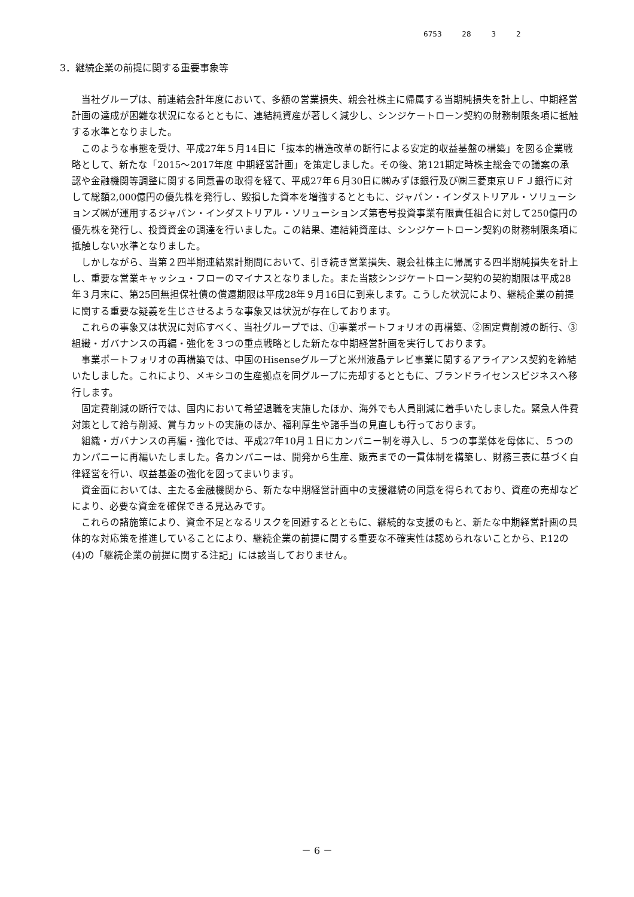6753 28 3 2
3．継続企業の前提に関する重要事象等
当社グループは、前連結会計年度において、多額の営業損失、親会社株主に帰属する当期純損失を計上し、中期経営計画の達成が困難な状況になるとともに、連結純資産が著しく減少し、シンジケートローン契約の財務制限条項に抵触する水準となりました。
このような事態を受け、平成27年５月14日に「抜本的構造改革の断行による安定的収益基盤の構築」を図る企業戦略として、新たな「2015～2017年度 中期経営計画」を策定しました。その後、第121期定時株主総会での議案の承認や金融機関等調整に関する同意書の取得を経て、平成27年６月30日に㈱みずほ銀行及び㈱三菱東京ＵＦＪ銀行に対して総額2,000億円の優先株を発行し、毀損した資本を増強するとともに、ジャパン・インダストリアル・ソリューションズ㈱が運用するジャパン・インダストリアル・ソリューションズ第壱号投資事業有限責任組合に対して250億円の優先株を発行し、投資資金の調達を行いました。この結果、連結純資産は、シンジケートローン契約の財務制限条項に抵触しない水準となりました。
しかしながら、当第２四半期連結累計期間において、引き続き営業損失、親会社株主に帰属する四半期純損失を計上し、重要な営業キャッシュ・フローのマイナスとなりました。また当該シンジケートローン契約の契約期限は平成28年３月末に、第25回無担保社債の償還期限は平成28年９月16日に到来します。こうした状況により、継続企業の前提に関する重要な疑義を生じさせるような事象又は状況が存在しております。
これらの事象又は状況に対応すべく、当社グループでは、①事業ポートフォリオの再構築、②固定費削減の断行、③組織・ガバナンスの再編・強化を３つの重点戦略とした新たな中期経営計画を実行しております。
事業ポートフォリオの再構築では、中国のHisenseグループと米州液晶テレビ事業に関するアライアンス契約を締結いたしました。これにより、メキシコの生産拠点を同グループに売却するとともに、ブランドライセンスビジネスへ移行します。
固定費削減の断行では、国内において希望退職を実施したほか、海外でも人員削減に着手いたしました。緊急人件費対策として給与削減、賞与カットの実施のほか、福利厚生や諸手当の見直しも行っております。
組織・ガバナンスの再編・強化では、平成27年10月１日にカンパニー制を導入し、５つの事業体を母体に、５つのカンパニーに再編いたしました。各カンパニーは、開発から生産、販売までの一貫体制を構築し、財務三表に基づく自律経営を行い、収益基盤の強化を図ってまいります。
資金面においては、主たる金融機関から、新たな中期経営計画中の支援継続の同意を得られており、資産の売却などにより、必要な資金を確保できる見込みです。
これらの諸施策により、資金不足となるリスクを回避するとともに、継続的な支援のもと、新たな中期経営計画の具体的な対応策を推進していることにより、継続企業の前提に関する重要な不確実性は認められないことから、P.12の(4)の「継続企業の前提に関する注記」には該当しておりません。
－ 6 －